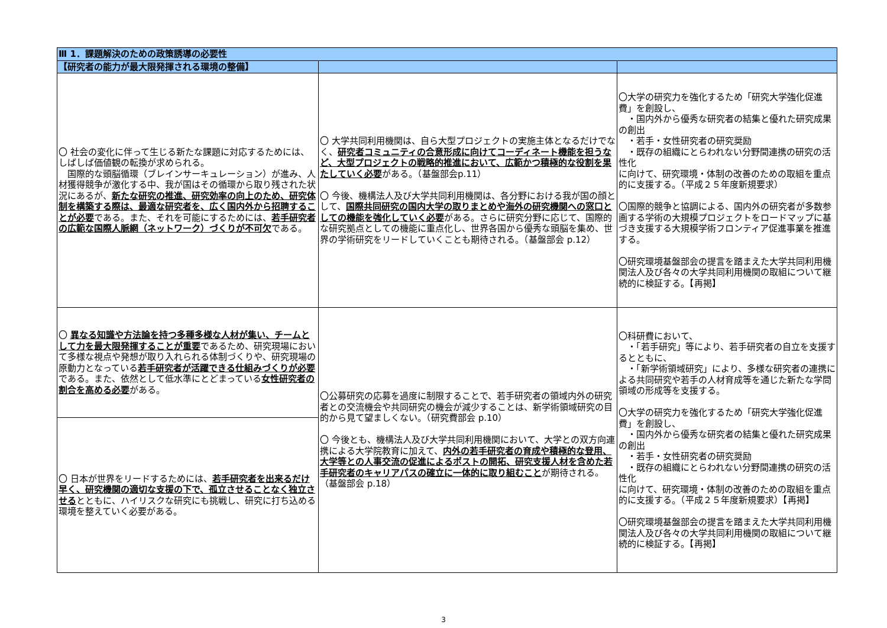| Ⅲ 1．課題解決のための政策誘導の必要性 | | |
| 【研究者の能力が最大限発揮される環境の整備】 | | |
| 〇 社会の変化に伴って生じる新たな課題に対応するためには、しばしば価値観の転換が求められる。 国際的な頭脳循環（ブレインサーキュレーション）が進み、人材獲得競争が激化する中、我が国はその循環から取り残された状況にあるが、 新たな研究の推進、研究効率の向上のため、研究体制を構築する際は、最適な研究者を、広く国内外から招聘することが必要 である。また、それを可能にするためには、 若手研究者の広範な国際人脈網（ネットワーク）づくりが不可欠 である。 | 〇 大学共同利用機関は、自ら大型プロジェクトの実施主体となるだけでなく、 研究者コミュニティの合意形成に向けてコーディネート機能を担うなど、大型プロジェクトの戦略的推進において、広範かつ積極的な役割を果たしていく必要 がある。（基盤部会p.11） 〇 今後、機構法人及び大学共同利用機関は、各分野における我が国の顔として、 国際共同研究の国内大学の取りまとめや海外の研究機関への窓口としての機能を強化していく必要 がある。さらに研究分野に応じて、国際的な研究拠点としての機能に重点化し、世界各国から優秀な頭脳を集め、世界の学術研究をリードしていくことも期待される。（基盤部会 p.12） | 〇大学の研究力を強化するため「研究大学強化促進費」を創設し、 ・国内外から優秀な研究者の結集と優れた研究成果の創出 ・若手・女性研究者の研究奨励 ・既存の組織にとらわれない分野間連携の研究の活性化 に向けて、研究環境・体制の改善のための取組を重点的に支援する。（平成２５年度新規要求） 〇国際的競争と協調による、国内外の研究者が多数参画する学術の大規模プロジェクトをロードマップに基づき支援する大規模学術フロンティア促進事業を推進する。 〇研究環境基盤部会の提言を踏まえた大学共同利用機関法人及び各々の大学共同利用機関の取組について継続的に検証する。【再掲】 |
| 〇 異なる知識や方法論を持つ多種多様な人材が集い、チームとして力を最大限発揮することが重要 であるため、研究現場において多様な視点や発想が取り入れられる体制づくりや、研究現場の原動力となっている 若手研究者が活躍できる仕組みづくりが必要 である。また、依然として低水準にとどまっている 女性研究者の割合を高める必要 がある。 | 〇公募研究の応募を過度に制限することで、若手研究者の領域内外の研究者との交流機会や共同研究の機会が減少することは、新学術領域研究の目的から見て望ましくない。（研究費部会 p.10） 〇 今後とも、機構法人及び大学共同利用機関において、大学との双方向連携による大学院教育に加えて、 内外の若手研究者の育成や積極的な登用、大学等との人事交流の促進によるポストの開拓、研究支援人材を含めた若手研究者のキャリアパスの確立に一体的に取り組むこと が期待される。（基盤部会 p.18） | 〇科研費において、 ・「若手研究」等により、若手研究者の自立を支援するとともに、 ・「新学術領域研究」により、多様な研究者の連携による共同研究や若手の人材育成等を通じた新たな学問領域の形成等を支援する。 〇大学の研究力を強化するため「研究大学強化促進費」を創設し、 ・国内外から優秀な研究者の結集と優れた研究成果の創出 ・若手・女性研究者の研究奨励 ・既存の組織にとらわれない分野間連携の研究の活性化 に向けて、研究環境・体制の改善のための取組を重点的に支援する。（平成２５年度新規要求）【再掲】 〇研究環境基盤部会の提言を踏まえた大学共同利用機関法人及び各々の大学共同利用機関の取組について継続的に検証する。【再掲】 |
| 〇 日本が世界をリードするためには、 若手研究者を出来るだけ早く、研究機関の適切な支援の下で、孤立させることなく独立させる とともに、ハイリスクな研究にも挑戦し、研究に打ち込める環境を整えていく必要がある。 | | |
3